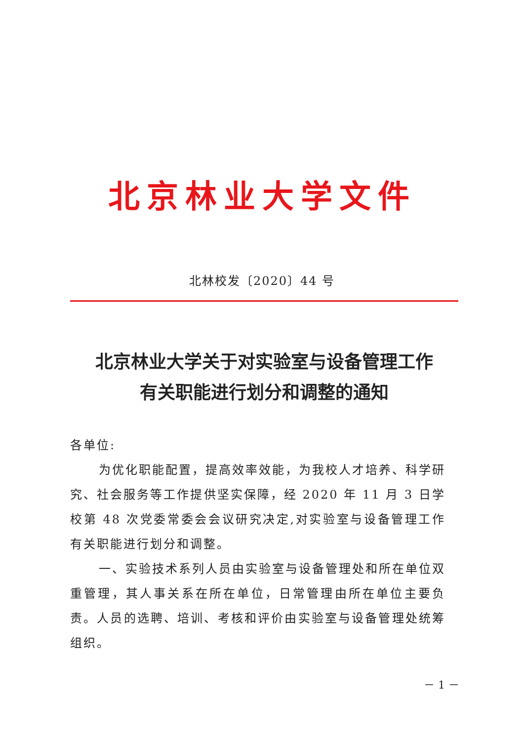北京林业大学文件
北林校发〔2020〕44 号
北京林业大学关于对实验室与设备管理工作
有关职能进行划分和调整的通知
各单位:
为优化职能配置，提高效率效能，为我校人才培养、科学研究、社会服务等工作提供坚实保障，经 2020 年 11 月 3 日学校第 48 次党委常委会会议研究决定,对实验室与设备管理工作有关职能进行划分和调整。
一、实验技术系列人员由实验室与设备管理处和所在单位双重管理，其人事关系在所在单位，日常管理由所在单位主要负责。人员的选聘、培训、考核和评价由实验室与设备管理处统筹组织。
－ 1 －